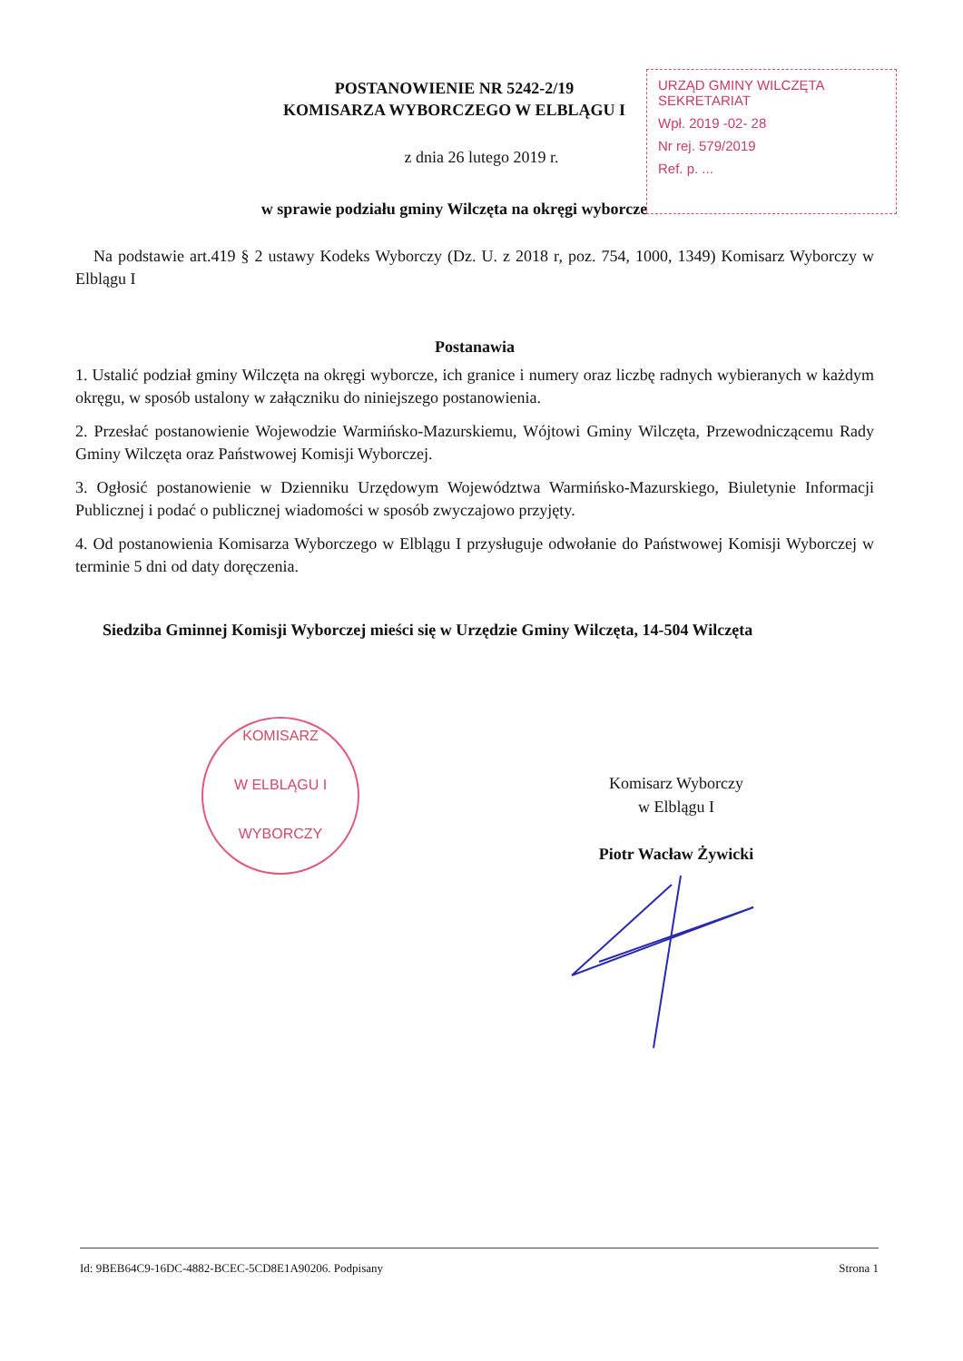POSTANOWIENIE NR 5242-2/19
KOMISARZA WYBORCZEGO W ELBLĄGU I
z dnia 26 lutego 2019 r.
w sprawie podziału gminy Wilczęta na okręgi wyborcze
URZĄD GMINY WILCZĘTA
SEKRETARIAT
Wpł. 2019 -02- 28
Nr rej. 579/2019
Ref. p. ...
Na podstawie art.419 § 2 ustawy Kodeks Wyborczy (Dz. U. z 2018 r, poz. 754, 1000, 1349) Komisarz Wyborczy w Elblągu I
Postanawia
1. Ustalić podział gminy Wilczęta na okręgi wyborcze, ich granice i numery oraz liczbę radnych wybieranych w każdym okręgu, w sposób ustalony w załączniku do niniejszego postanowienia.
2. Przesłać postanowienie Wojewodzie Warmińsko-Mazurskiemu, Wójtowi Gminy Wilczęta, Przewodniczącemu Rady Gminy Wilczęta oraz Państwowej Komisji Wyborczej.
3. Ogłosić postanowienie w Dzienniku Urzędowym Województwa Warmińsko-Mazurskiego, Biuletynie Informacji Publicznej i podać o publicznej wiadomości w sposób zwyczajowo przyjęty.
4. Od postanowienia Komisarza Wyborczego w Elblągu I przysługuje odwołanie do Państwowej Komisji Wyborczej w terminie 5 dni od daty doręczenia.
Siedziba Gminnej Komisji Wyborczej mieści się w Urzędzie Gminy Wilczęta, 14-504 Wilczęta
KOMISARZ
W ELBLĄGU I
WYBORCZY
Komisarz Wyborczy
w Elblągu I
Piotr Wacław Żywicki
Id: 9BEB64C9-16DC-4882-BCEC-5CD8E1A90206. Podpisany Strona 1